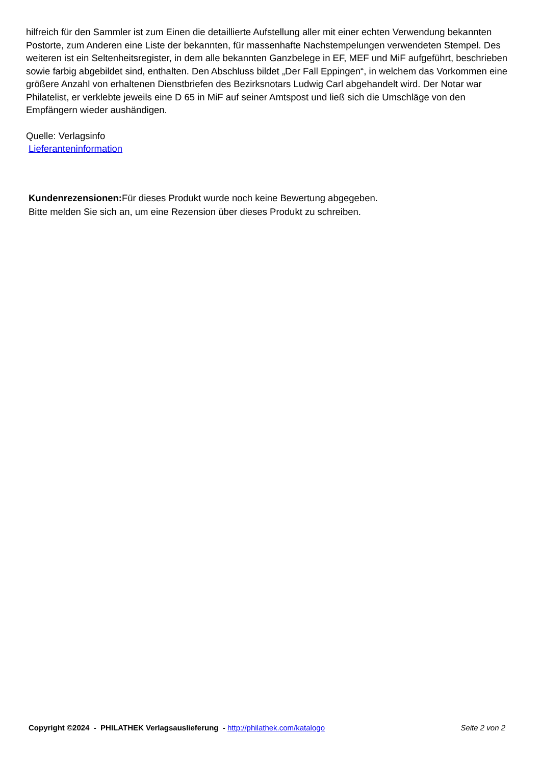hilfreich für den Sammler ist zum Einen die detaillierte Aufstellung aller mit einer echten Verwendung bekannten Postorte, zum Anderen eine Liste der bekannten, für massenhafte Nachstempelungen verwendeten Stempel. Des weiteren ist ein Seltenheitsregister, in dem alle bekannten Ganzbelege in EF, MEF und MiF aufgeführt, beschrieben sowie farbig abgebildet sind, enthalten. Den Abschluss bildet „Der Fall Eppingen“, in welchem das Vorkommen eine größere Anzahl von erhaltenen Dienstbriefen des Bezirksnotars Ludwig Carl abgehandelt wird. Der Notar war Philatelist, er verklebte jeweils eine D 65 in MiF auf seiner Amtspost und ließ sich die Umschläge von den Empfängern wieder aushändigen.
Quelle: Verlagsinfo
Lieferanteninformation
Kundenrezensionen: Für dieses Produkt wurde noch keine Bewertung abgegeben.
Bitte melden Sie sich an, um eine Rezension über dieses Produkt zu schreiben.
Copyright ©2024 - PHILATHEK Verlagsauslieferung - http://philathek.com/katalogo Seite 2 von 2